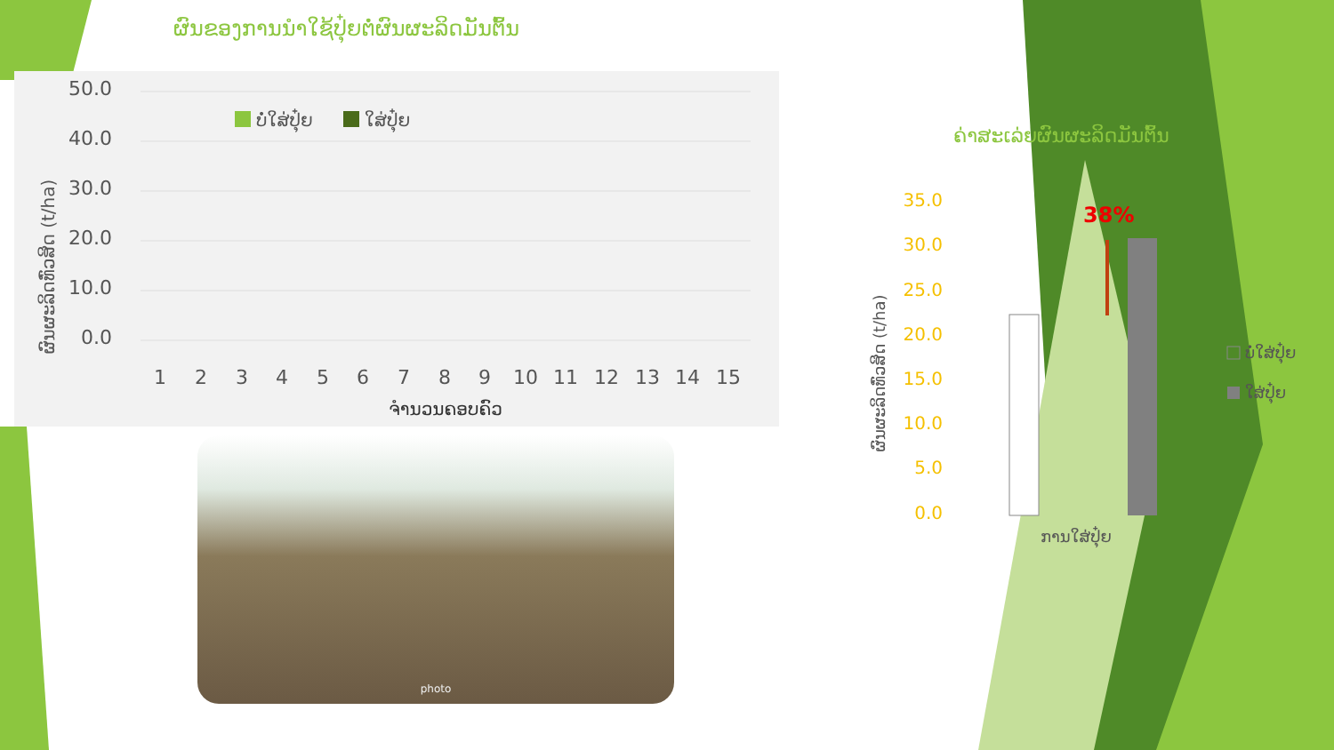ຜົນຂອງການນຳໃຊ້ປຸ໋ຍຕໍ່ຜົນຜະລິດມັນຕົ້ນ
ຜົນຜະລິດທົ່ວສິດ (t/ha)
50.0
40.0
30.0
20.0
10.0
0.0
ບໍ່ໃສ່ປຸ໋ຍ
ໃສ່ປຸ໋ຍ
1
2
3
4
5
6
7
8
9
10
11
12
13
14
15
ຈຳນວນຄອບຄົວ
photo
ຄ່າສະເລ່ຍຜົນຜະລິດມັນຕົ້ນ
35.0
30.0
25.0
20.0
15.0
10.0
5.0
0.0
ຜົນຜະລິດທົ່ວສິດ (t/ha)
38%
ການໃສ່ປຸ໋ຍ
ບໍ່ໃສ່ປຸ໋ຍ
ໃສ່ປຸ໋ຍ